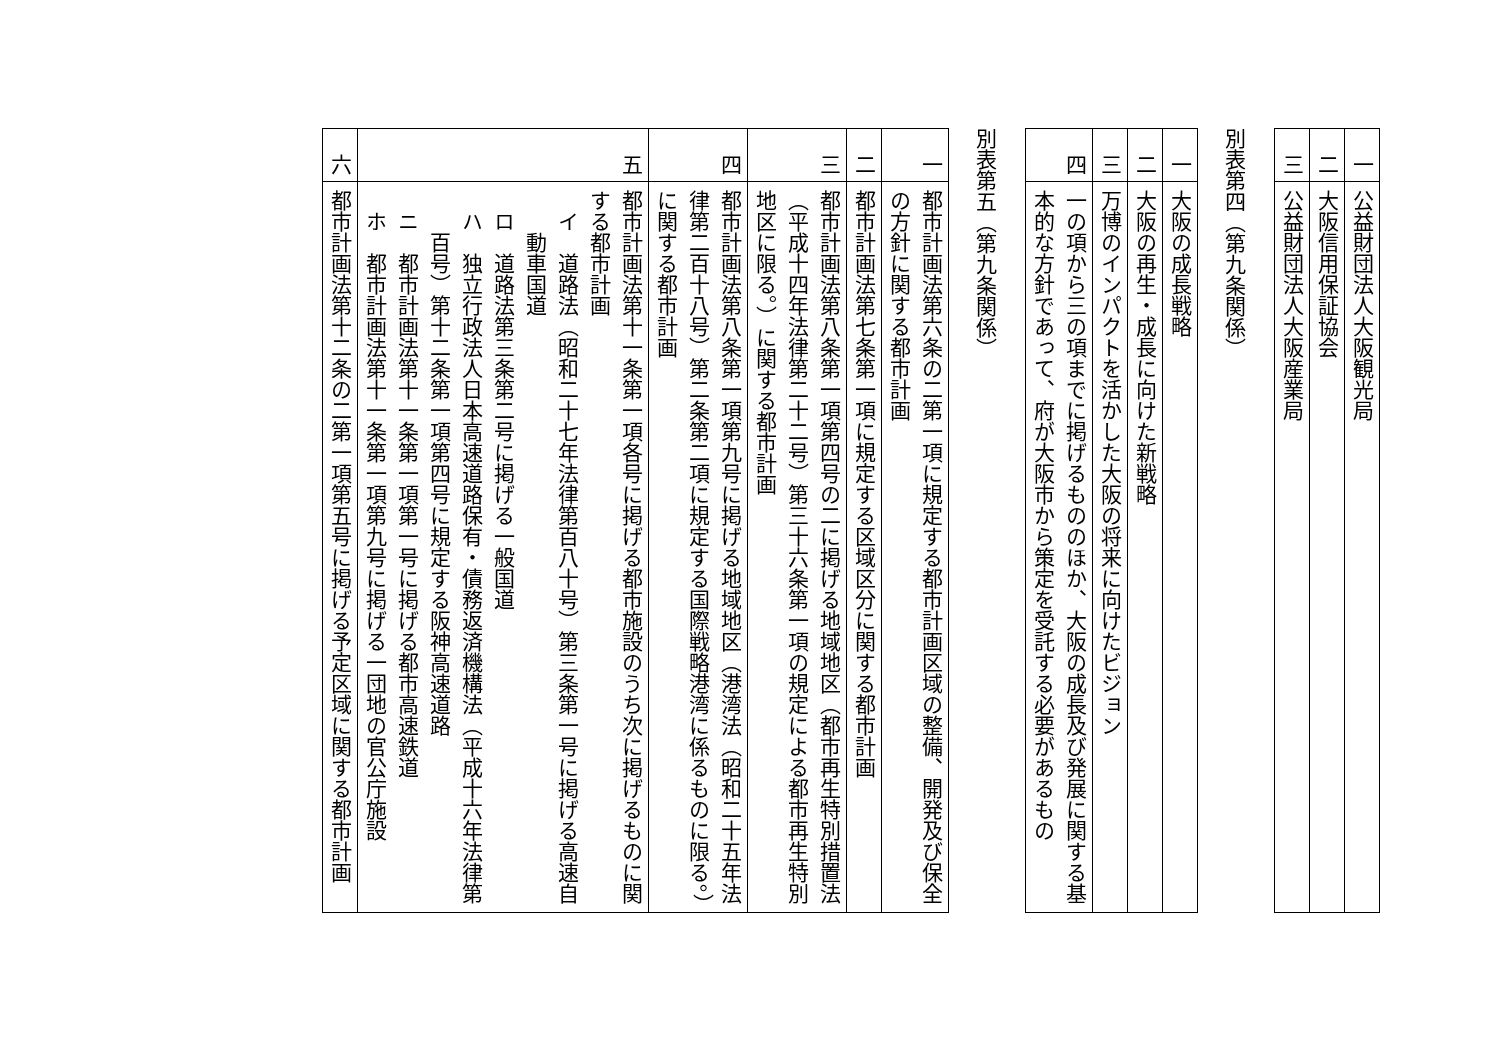| 一 | 公益財団法人大阪観光局 |
| 二 | 大阪信用保証協会 |
| 三 | 公益財団法人大阪産業局 |
別表第四（第九条関係）
| 一 | 大阪の成長戦略 |
| 二 | 大阪の再生・成長に向けた新戦略 |
| 三 | 万博のインパクトを活かした大阪の将来に向けたビジョン |
| 四 | 一の項から三の項までに掲げるもののほか、大阪の成長及び発展に関する基本的な方針であって、府が大阪市から策定を受託する必要があるもの |
別表第五（第九条関係）
| 一 | 都市計画法第六条の二第一項に規定する都市計画区域の整備、開発及び保全の方針に関する都市計画 |
| 二 | 都市計画法第七条第一項に規定する区域区分に関する都市計画 |
| 三 | 都市計画法第八条第一項第四号の二に掲げる地域地区（都市再生特別措置法（平成十四年法律第二十二号）第三十六条第一項の規定による都市再生特別地区に限る。）に関する都市計画 |
| 四 | 都市計画法第八条第一項第九号に掲げる地域地区（港湾法（昭和二十五年法律第二百十八号）第二条第二項に規定する国際戦略港湾に係るものに限る。）に関する都市計画 |
| 五 | 都市計画法第十一条第一項各号に掲げる都市施設のうち次に掲げるものに関する都市計画 イ 道路法（昭和二十七年法律第百八十号）第三条第一号に掲げる高速自動車国道 ロ 道路法第三条第二号に掲げる一般国道 ハ 独立行政法人日本高速道路保有・債務返済機構法（平成十六年法律第百号）第十二条第一項第四号に規定する阪神高速道路 ニ 都市計画法第十一条第一項第一号に掲げる都市高速鉄道 ホ 都市計画法第十一条第一項第九号に掲げる一団地の官公庁施設 |
| 六 | 都市計画法第十二条の二第一項第五号に掲げる予定区域に関する都市計画 |